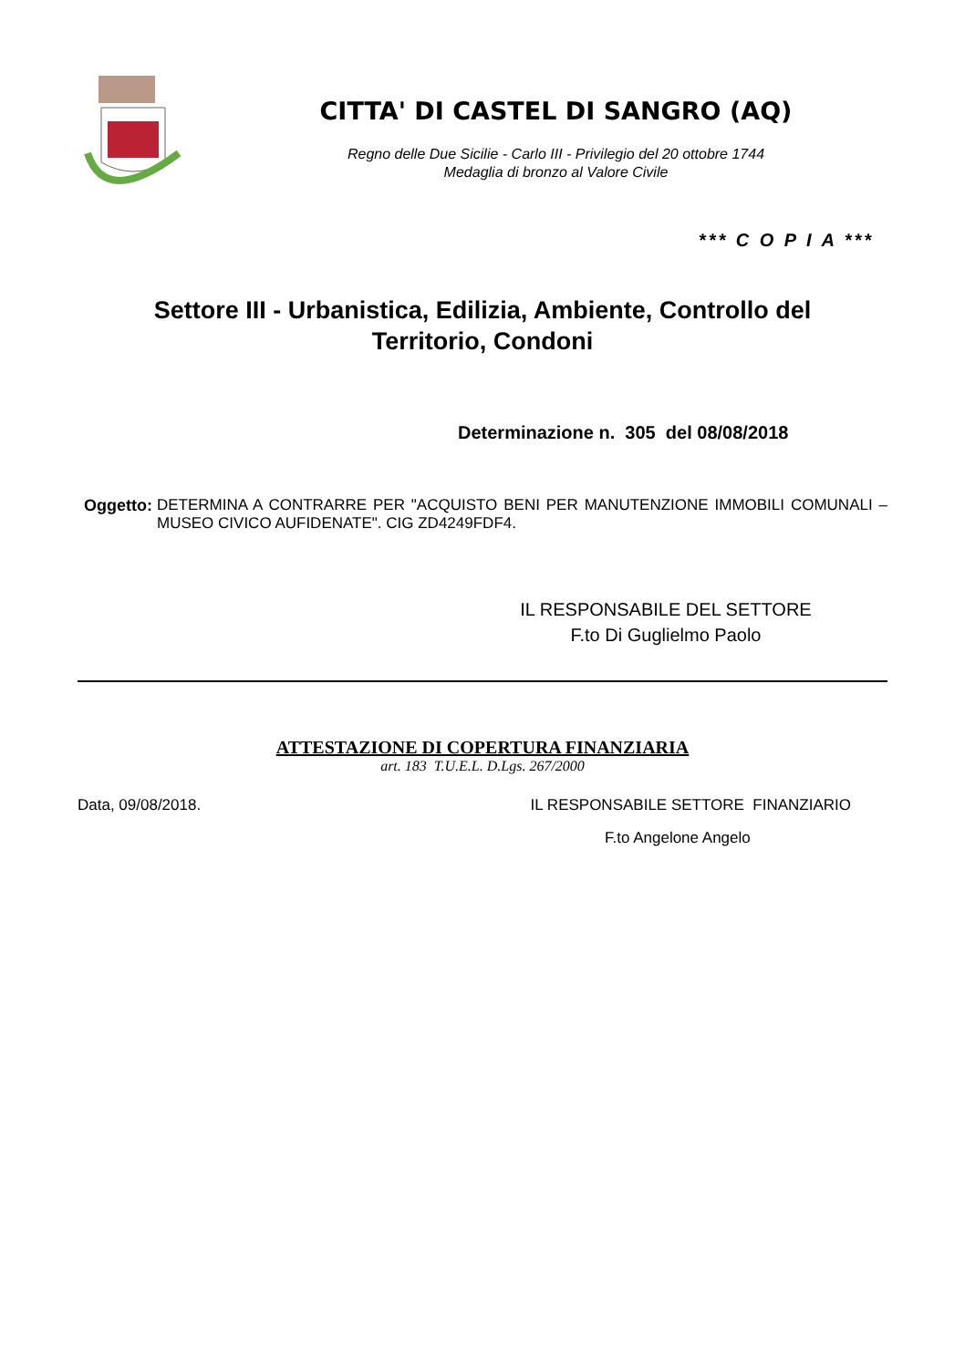CITTA' DI CASTEL DI SANGRO (AQ)
Regno delle Due Sicilie - Carlo III - Privilegio del 20 ottobre 1744
Medaglia di bronzo al Valore Civile
*** C O P I A ***
Settore III - Urbanistica, Edilizia, Ambiente, Controllo del Territorio, Condoni
Determinazione n. 305 del 08/08/2018
Oggetto: DETERMINA A CONTRARRE PER "ACQUISTO BENI PER MANUTENZIONE IMMOBILI COMUNALI – MUSEO CIVICO AUFIDENATE". CIG ZD4249FDF4.
IL RESPONSABILE DEL SETTORE
F.to Di Guglielmo Paolo
ATTESTAZIONE DI COPERTURA FINANZIARIA
art. 183 T.U.E.L. D.Lgs. 267/2000
Data, 09/08/2018. IL RESPONSABILE SETTORE FINANZIARIO
F.to Angelone Angelo